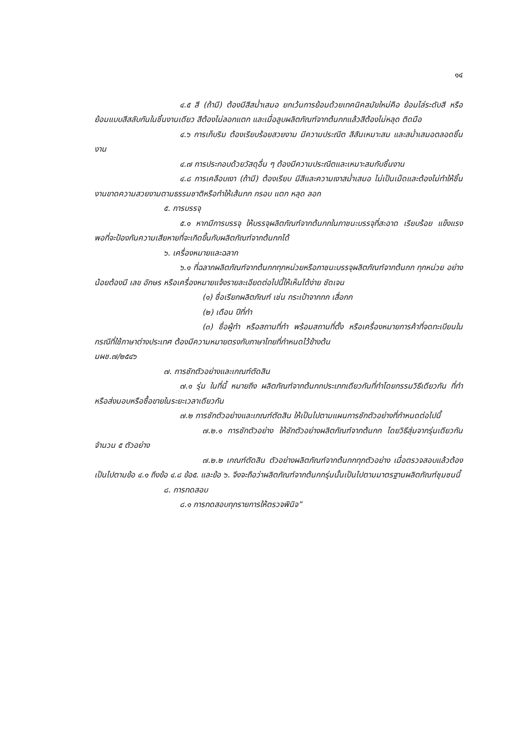๑๔
๔.๕ สี (ถ้ามี) ต้องมีสีสม่ำเสมอ ยกเว้นการย้อมด้วยเทคนิคสมัยใหม่คือ ย้อมไล่ระดับสี หรือย้อมแบบสีสลับกันในชิ้นงานเดียว สีต้องไม่ลอกแตก และเมื่อลูบผลิตภัณฑ์จากต้นกกแล้วสีต้องไม่หลุด ติดมือ
๔.๖ การเก็บริม ต้องเรียบร้อยสวยงาม มีความประณีต สีสันเหมาะสม และสม่ำเสมอตลอดชิ้นงาน
๔.๗ การประกอบด้วยวัสดุอื่น ๆ ต้องมีความประณีตและเหมาะสมกับชิ้นงาน
๔.๘ การเคลือบเงา (ถ้ามี) ต้องเรียบ มีสีและความเงาสม่ำเสมอ ไม่เป็นเม็ดและต้องไม่ทำให้ชิ้นงานขาดความสวยงามตามธรรมชาติหรือทำให้เส้นกก กรอบ แตก หลุด ลอก
๕. การบรรจุ
๕.๑ หากมีการบรรจุ ให้บรรจุผลิตภัณฑ์จากต้นกกในภาชนะบรรจุที่สะอาด เรียบร้อย แข็งแรงพอที่จะป้องกันความเสียหายที่จะเกิดขึ้นกับผลิตภัณฑ์จากต้นกกได้
๖. เครื่องหมายและฉลาก
๖.๑ ที่ฉลากผลิตภัณฑ์จากต้นกกทุกหน่วยหรือภาชนะบรรจุผลิตภัณฑ์จากต้นกก ทุกหน่วย อย่างน้อยต้องมี เลข อักษร หรือเครื่องหมายแจ้งรายละเอียดต่อไปนี้ให้เห็นได้ง่าย ชัดเจน
(๑) ชื่อเรียกผลิตภัณฑ์ เช่น กระเป๋าจากกก เสื่อกก
(๒) เดือน ปีที่ทำ
(๓) ชื่อผู้ทำ หรือสถานที่ทำ พร้อมสถานที่ตั้ง หรือเครื่องหมายการค้าที่จดทะเบียนในกรณีที่ใช้ภาษาต่างประเทศ ต้องมีความหมายตรงกับภาษาไทยที่กำหนดไว้ข้างต้น
มผช.๗/๒๕๔๖
๗. การชักตัวอย่างและเกณฑ์ตัดสิน
๗.๑ รุ่น ในที่นี้ หมายถึง ผลิตภัณฑ์จากต้นกกประเภทเดียวกันที่ทำโดยกรรมวิธีเดียวกัน ที่ทำหรือส่งมอบหรือซื้อขายในระยะเวลาเดียวกัน
๗.๒ การชักตัวอย่างและเกณฑ์ตัดสิน ให้เป็นไปตามแผนการชักตัวอย่างที่กำหนดต่อไปนี้
๗.๒.๑ การชักตัวอย่าง ให้ชักตัวอย่างผลิตภัณฑ์จากต้นกก โดยวิธีสุ่มจากรุ่นเดียวกัน จำนวน ๕ ตัวอย่าง
๗.๒.๒ เกณฑ์ตัดสิน ตัวอย่างผลิตภัณฑ์จากต้นกกทุกตัวอย่าง เมื่อตรวจสอบแล้วต้องเป็นไปตามข้อ ๔.๑ ถึงข้อ ๔.๘ ข้อ๕. และข้อ ๖. จึงจะถือว่าผลิตภัณฑ์จากต้นกกรุ่นนั้นเป็นไปตามมาตรฐานผลิตภัณฑ์ชุมชนนี้
๘. การทดสอบ
๘.๑ การทดสอบทุกรายการให้ตรวจพินิจ”